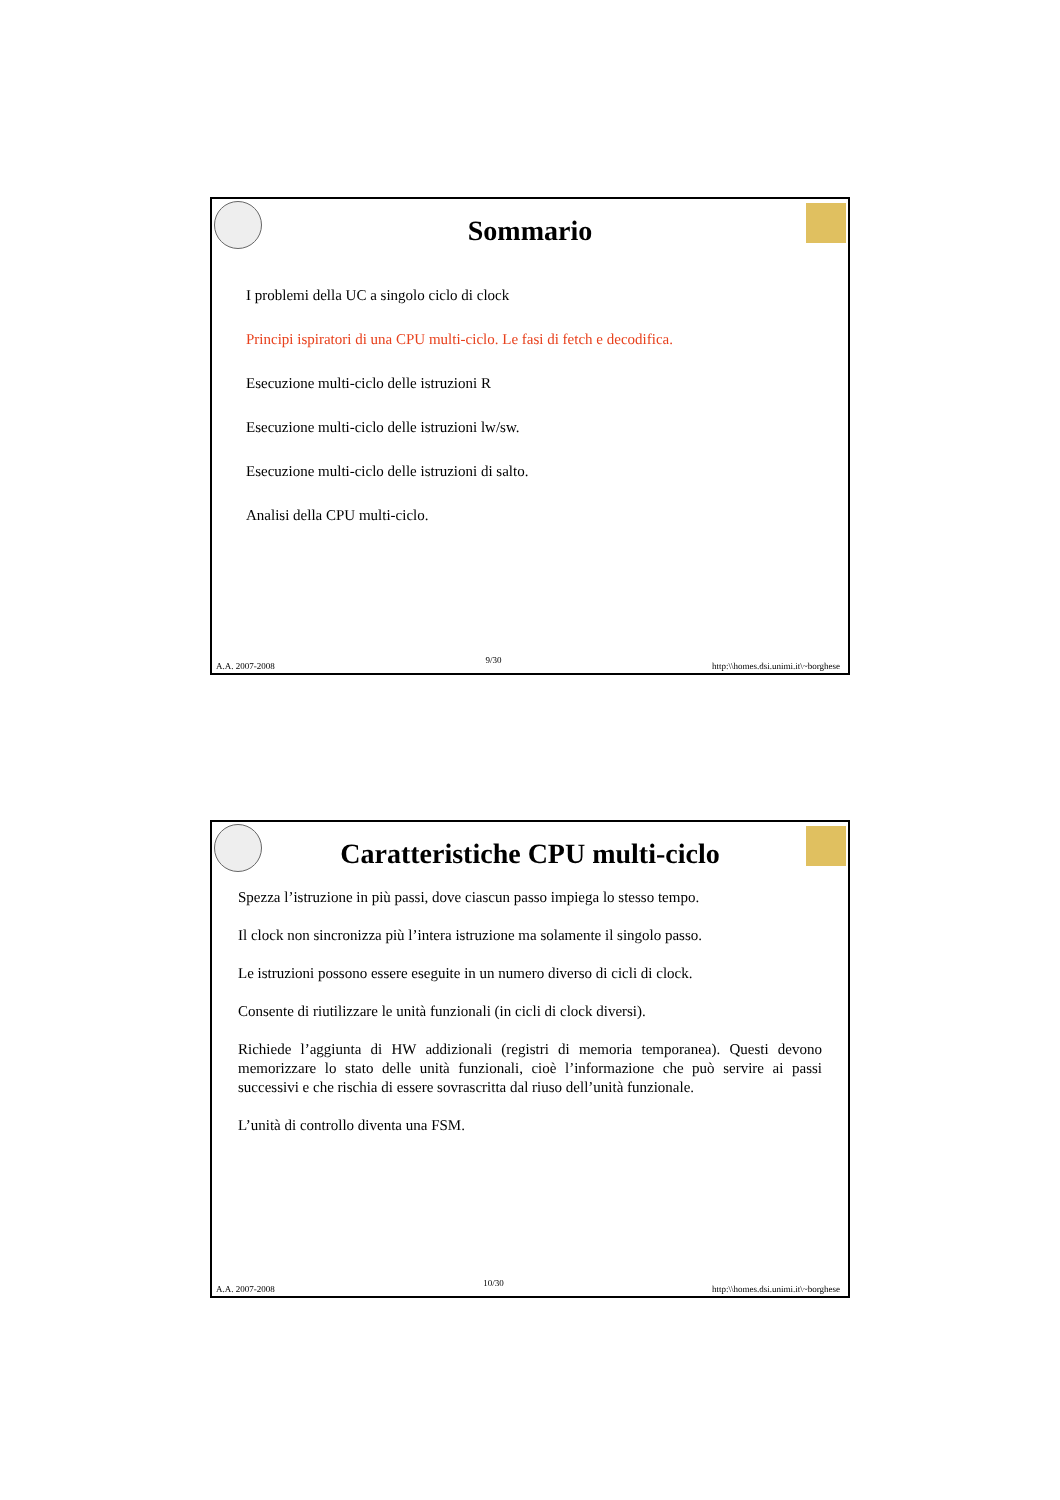Sommario
I problemi della UC a singolo ciclo di clock
Principi ispiratori di una CPU multi-ciclo. Le fasi di fetch e decodifica.
Esecuzione multi-ciclo delle istruzioni R
Esecuzione multi-ciclo delle istruzioni lw/sw.
Esecuzione multi-ciclo delle istruzioni di salto.
Analisi della CPU multi-ciclo.
A.A. 2007-2008 9/30 http:\\homes.dsi.unimi.it\~borghese
Caratteristiche CPU multi-ciclo
Spezza l’istruzione in più passi, dove ciascun passo impiega lo stesso tempo.
Il clock non sincronizza più l’intera istruzione ma solamente il singolo passo.
Le istruzioni possono essere eseguite in un numero diverso di cicli di clock.
Consente di riutilizzare le unità funzionali (in cicli di clock diversi).
Richiede l’aggiunta di HW addizionali (registri di memoria temporanea). Questi devono memorizzare lo stato delle unità funzionali, cioè l’informazione che può servire ai passi successivi e che rischia di essere sovrascritta dal riuso dell’unità funzionale.
L’unità di controllo diventa una FSM.
A.A. 2007-2008 10/30 http:\\homes.dsi.unimi.it\~borghese